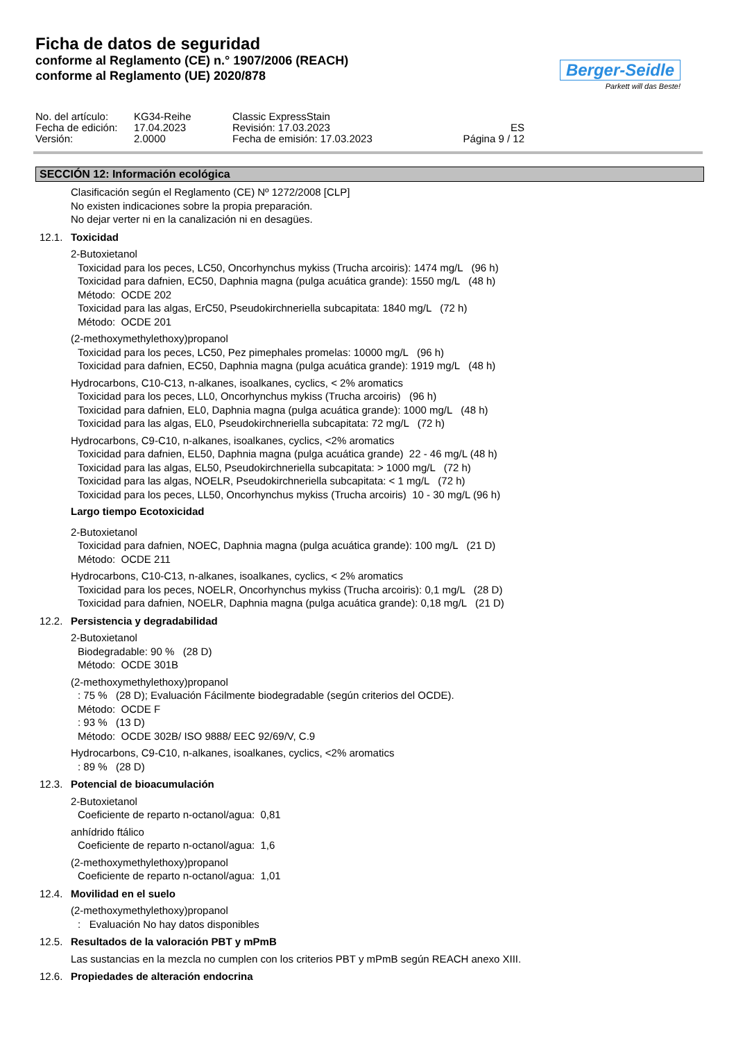Ficha de datos de seguridad
conforme al Reglamento (CE) n.° 1907/2006 (REACH)
conforme al Reglamento (UE) 2020/878
Berger-Seidle
Parkett will das Beste!
No. del artículo:
Fecha de edición:
Versión:
KG34-Reihe
17.04.2023
2.0000
Classic ExpressStain
Revisión: 17.03.2023
Fecha de emisión: 17.03.2023
ES
Página 9 / 12
SECCIÓN 12: Información ecológica
Clasificación según el Reglamento (CE) Nº 1272/2008 [CLP]
No existen indicaciones sobre la propia preparación.
No dejar verter ni en la canalización ni en desagües.
12.1. Toxicidad
2-Butoxietanol
Toxicidad para los peces, LC50, Oncorhynchus mykiss (Trucha arcoiris): 1474 mg/L (96 h)
Toxicidad para dafnien, EC50, Daphnia magna (pulga acuática grande): 1550 mg/L (48 h)
Método: OCDE 202
Toxicidad para las algas, ErC50, Pseudokirchneriella subcapitata: 1840 mg/L (72 h)
Método: OCDE 201
(2-methoxymethylethoxy)propanol
Toxicidad para los peces, LC50, Pez pimephales promelas: 10000 mg/L (96 h)
Toxicidad para dafnien, EC50, Daphnia magna (pulga acuática grande): 1919 mg/L (48 h)
Hydrocarbons, C10-C13, n-alkanes, isoalkanes, cyclics, < 2% aromatics
Toxicidad para los peces, LL0, Oncorhynchus mykiss (Trucha arcoiris) (96 h)
Toxicidad para dafnien, EL0, Daphnia magna (pulga acuática grande): 1000 mg/L (48 h)
Toxicidad para las algas, EL0, Pseudokirchneriella subcapitata: 72 mg/L (72 h)
Hydrocarbons, C9-C10, n-alkanes, isoalkanes, cyclics, <2% aromatics
Toxicidad para dafnien, EL50, Daphnia magna (pulga acuática grande) 22 - 46 mg/L (48 h)
Toxicidad para las algas, EL50, Pseudokirchneriella subcapitata: > 1000 mg/L (72 h)
Toxicidad para las algas, NOELR, Pseudokirchneriella subcapitata: < 1 mg/L (72 h)
Toxicidad para los peces, LL50, Oncorhynchus mykiss (Trucha arcoiris) 10 - 30 mg/L (96 h)
Largo tiempo Ecotoxicidad
2-Butoxietanol
Toxicidad para dafnien, NOEC, Daphnia magna (pulga acuática grande): 100 mg/L (21 D)
Método: OCDE 211
Hydrocarbons, C10-C13, n-alkanes, isoalkanes, cyclics, < 2% aromatics
Toxicidad para los peces, NOELR, Oncorhynchus mykiss (Trucha arcoiris): 0,1 mg/L (28 D)
Toxicidad para dafnien, NOELR, Daphnia magna (pulga acuática grande): 0,18 mg/L (21 D)
12.2. Persistencia y degradabilidad
2-Butoxietanol
Biodegradable: 90 % (28 D)
Método: OCDE 301B
(2-methoxymethylethoxy)propanol
: 75 % (28 D); Evaluación Fácilmente biodegradable (según criterios del OCDE).
Método: OCDE F
: 93 % (13 D)
Método: OCDE 302B/ ISO 9888/ EEC 92/69/V, C.9
Hydrocarbons, C9-C10, n-alkanes, isoalkanes, cyclics, <2% aromatics
: 89 % (28 D)
12.3. Potencial de bioacumulación
2-Butoxietanol
Coeficiente de reparto n-octanol/agua: 0,81
anhídrido ftálico
Coeficiente de reparto n-octanol/agua: 1,6
(2-methoxymethylethoxy)propanol
Coeficiente de reparto n-octanol/agua: 1,01
12.4. Movilidad en el suelo
(2-methoxymethylethoxy)propanol
: Evaluación No hay datos disponibles
12.5. Resultados de la valoración PBT y mPmB
Las sustancias en la mezcla no cumplen con los criterios PBT y mPmB según REACH anexo XIII.
12.6. Propiedades de alteración endocrina